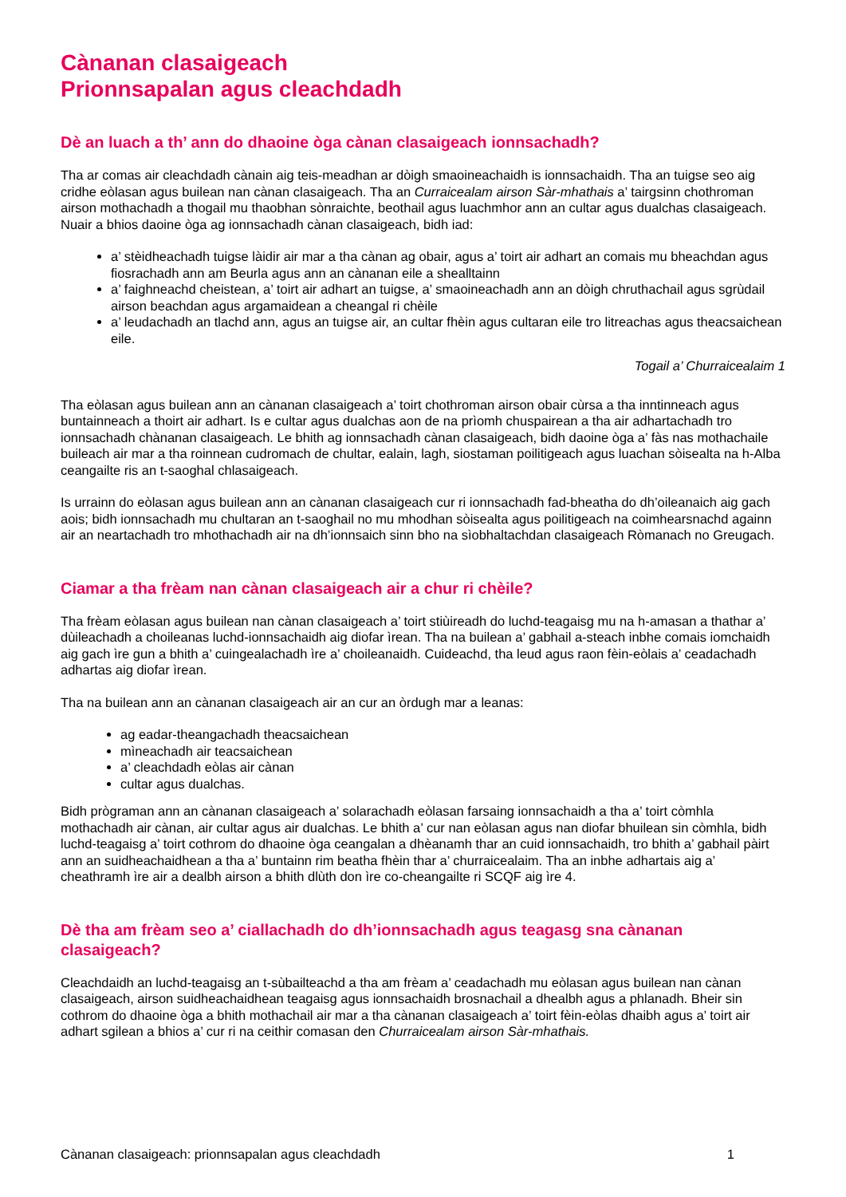Cànanan clasaigeach
Prionnsapalan agus cleachdadh
Dè an luach a th’ ann do dhaoine òga cànan clasaigeach ionnsachadh?
Tha ar comas air cleachdadh cànain aig teis-meadhan ar dòigh smaoineachaidh is ionnsachaidh. Tha an tuigse seo aig cridhe eòlasan agus builean nan cànan clasaigeach. Tha an Curraicealam airson Sàr-mhathais a’ tairgsinn chothroman airson mothachadh a thogail mu thaobhan sònraichte, beothail agus luachmhor ann an cultar agus dualchas clasaigeach. Nuair a bhios daoine òga ag ionnsachadh cànan clasaigeach, bidh iad:
a’ stèidheachadh tuigse làidir air mar a tha cànan ag obair, agus a’ toirt air adhart an comais mu bheachdan agus fiosrachadh ann am Beurla agus ann an cànanan eile a shealltainn
a’ faighneachd cheistean, a’ toirt air adhart an tuigse, a’ smaoineachadh ann an dòigh chruthachail agus sgrùdail airson beachdan agus argamaidean a cheangal ri chèile
a’ leudachadh an tlachd ann, agus an tuigse air, an cultar fhèin agus cultaran eile tro litreachas agus theacsaichean eile.
Togail a’ Churraicealaim 1
Tha eòlasan agus builean ann an cànanan clasaigeach a’ toirt chothroman airson obair cùrsa a tha inntinneach agus buntainneach a thoirt air adhart. Is e cultar agus dualchas aon de na prìomh chuspairean a tha air adhartachadh tro ionnsachadh chànanan clasaigeach. Le bhith ag ionnsachadh cànan clasaigeach, bidh daoine òga a’ fàs nas mothachaile buileach air mar a tha roinnean cudromach de chultar, ealain, lagh, siostaman poilitigeach agus luachan sòisealta na h-Alba ceangailte ris an t-saoghal chlasaigeach.
Is urrainn do eòlasan agus builean ann an cànanan clasaigeach cur ri ionnsachadh fad-bheatha do dh’oileanaich aig gach aois; bidh ionnsachadh mu chultaran an t-saoghail no mu mhodhan sòisealta agus poilitigeach na coimhearsnachd againn air an neartachadh tro mhothachadh air na dh’ionnsaich sinn bho na sìobhaltachdan clasaigeach Ròmanach no Greugach.
Ciamar a tha frèam nan cànan clasaigeach air a chur ri chèile?
Tha frèam eòlasan agus builean nan cànan clasaigeach a’ toirt stiùireadh do luchd-teagaisg mu na h-amasan a thathar a’ dùileachadh a choileanas luchd-ionnsachaidh aig diofar ìrean. Tha na builean a’ gabhail a-steach inbhe comais iomchaidh aig gach ìre gun a bhith a’ cuingealachadh ìre a’ choileanaidh. Cuideachd, tha leud agus raon fèin-eòlais a’ ceadachadh adhartas aig diofar ìrean.
Tha na builean ann an cànanan clasaigeach air an cur an òrdugh mar a leanas:
ag eadar-theangachadh theacsaichean
mìneachadh air teacsaichean
a’ cleachdadh eòlas air cànan
cultar agus dualchas.
Bidh prògraman ann an cànanan clasaigeach a’ solarachadh eòlasan farsaing ionnsachaidh a tha a’ toirt còmhla mothachadh air cànan, air cultar agus air dualchas. Le bhith a’ cur nan eòlasan agus nan diofar bhuilean sin còmhla, bidh luchd-teagaisg a’ toirt cothrom do dhaoine òga ceangalan a dhèanamh thar an cuid ionnsachaidh, tro bhith a’ gabhail pàirt ann an suidheachaidhean a tha a’ buntainn rim beatha fhèin thar a’ churraicealaim. Tha an inbhe adhartais aig a’ cheathramh ìre air a dealbh airson a bhith dlùth don ìre co-cheangailte ri SCQF aig ìre 4.
Dè tha am frèam seo a’ ciallachadh do dh’ionnsachadh agus teagasg sna cànanan clasaigeach?
Cleachdaidh an luchd-teagaisg an t-sùbailteachd a tha am frèam a’ ceadachadh mu eòlasan agus builean nan cànan clasaigeach, airson suidheachaidhean teagaisg agus ionnsachaidh brosnachail a dhealbh agus a phlanadh. Bheir sin cothrom do dhaoine òga a bhith mothachail air mar a tha cànanan clasaigeach a’ toirt fèin-eòlas dhaibh agus a’ toirt air adhart sgilean a bhios a’ cur ri na ceithir comasan den Churraicealam airson Sàr-mhathais.
Cànanan clasaigeach: prionnsapalan agus cleachdadh 1